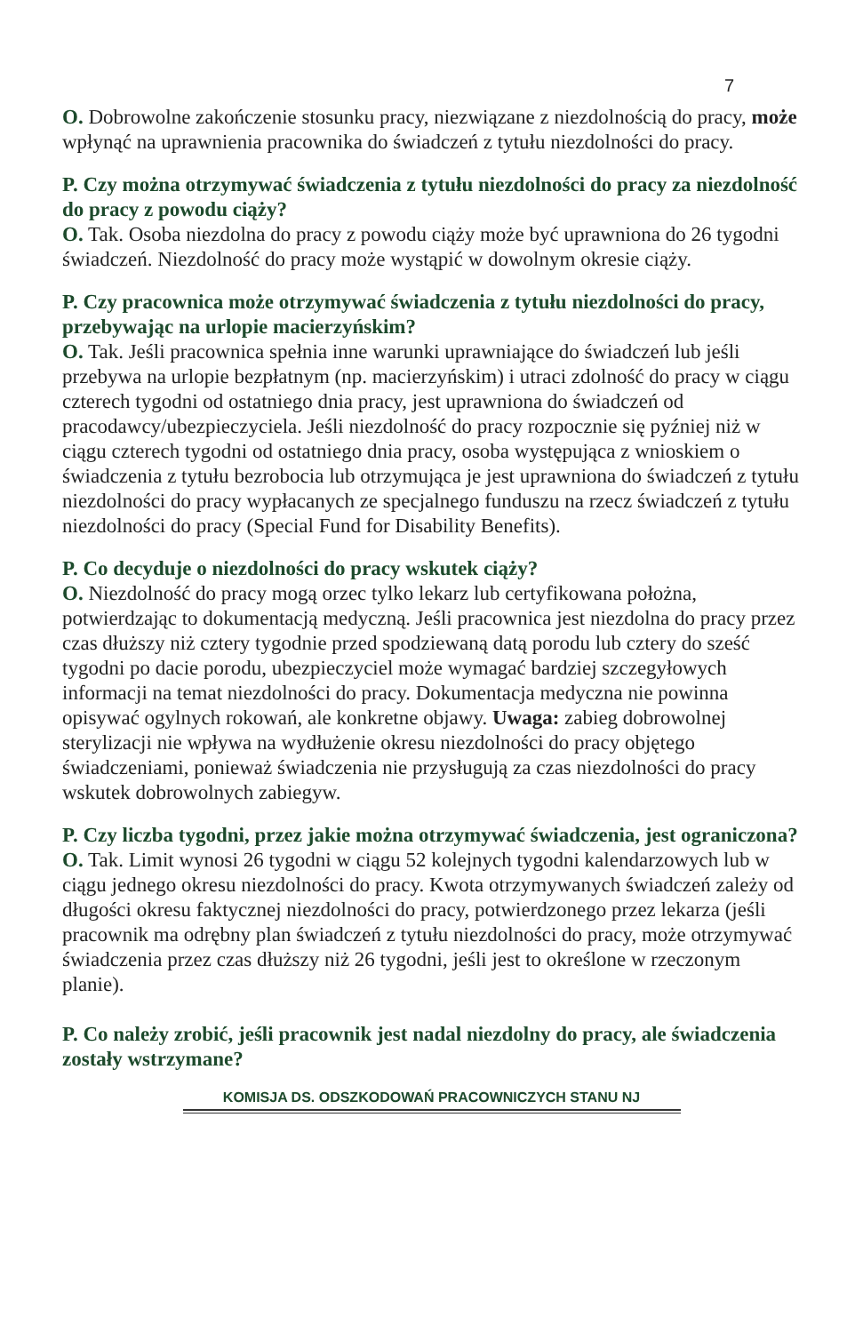7
O. Dobrowolne zakończenie stosunku pracy, niezwiązane z niezdolnością do pracy, może wpłynąć na uprawnienia pracownika do świadczeń z tytułu niezdolności do pracy.
P. Czy można otrzymywać świadczenia z tytułu niezdolności do pracy za niezdolność do pracy z powodu ciąży?
O. Tak. Osoba niezdolna do pracy z powodu ciąży może być uprawniona do 26 tygodni świadczeń. Niezdolność do pracy może wystąpić w dowolnym okresie ciąży.
P. Czy pracownica może otrzymywać świadczenia z tytułu niezdolności do pracy, przebywając na urlopie macierzyńskim?
O. Tak. Jeśli pracownica spełnia inne warunki uprawniające do świadczeń lub jeśli przebywa na urlopie bezpłatnym (np. macierzyńskim) i utraci zdolność do pracy w ciągu czterech tygodni od ostatniego dnia pracy, jest uprawniona do świadczeń od pracodawcy/ubezpieczyciela. Jeśli niezdolność do pracy rozpocznie się pyźniej niż w ciągu czterech tygodni od ostatniego dnia pracy, osoba występująca z wnioskiem o świadczenia z tytułu bezrobocia lub otrzymująca je jest uprawniona do świadczeń z tytułu niezdolności do pracy wypłacanych ze specjalnego funduszu na rzecz świadczeń z tytułu niezdolności do pracy (Special Fund for Disability Benefits).
P. Co decyduje o niezdolności do pracy wskutek ciąży?
O. Niezdolność do pracy mogą orzec tylko lekarz lub certyfikowana położna, potwierdzając to dokumentacją medyczną. Jeśli pracownica jest niezdolna do pracy przez czas dłuższy niż cztery tygodnie przed spodziewaną datą porodu lub cztery do sześć tygodni po dacie porodu, ubezpieczyciel może wymagać bardziej szczegyłowych informacji na temat niezdolności do pracy. Dokumentacja medyczna nie powinna opisywać ogylnych rokowań, ale konkretne objawy. Uwaga: zabieg dobrowolnej sterylizacji nie wpływa na wydłużenie okresu niezdolności do pracy objętego świadczeniami, ponieważ świadczenia nie przysługują za czas niezdolności do pracy wskutek dobrowolnych zabiegyw.
P. Czy liczba tygodni, przez jakie można otrzymywać świadczenia, jest ograniczona?
O. Tak. Limit wynosi 26 tygodni w ciągu 52 kolejnych tygodni kalendarzowych lub w ciągu jednego okresu niezdolności do pracy. Kwota otrzymywanych świadczeń zależy od długości okresu faktycznej niezdolności do pracy, potwierdzonego przez lekarza (jeśli pracownik ma odrębny plan świadczeń z tytułu niezdolności do pracy, może otrzymywać świadczenia przez czas dłuższy niż 26 tygodni, jeśli jest to określone w rzeczonym planie).
P. Co należy zrobić, jeśli pracownik jest nadal niezdolny do pracy, ale świadczenia zostały wstrzymane?
KOMISJA DS. ODSZKODOWAŃ PRACOWNICZYCH STANU NJ